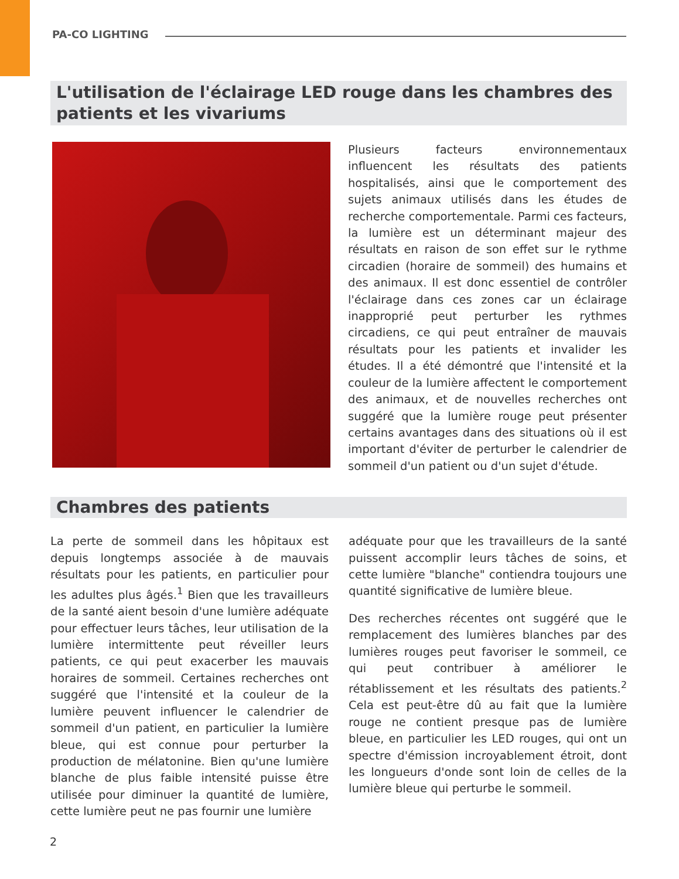PA-CO LIGHTING
L'utilisation de l'éclairage LED rouge dans les chambres des patients et les vivariums
Plusieurs facteurs environnementaux influencent les résultats des patients hospitalisés, ainsi que le comportement des sujets animaux utilisés dans les études de recherche comportementale. Parmi ces facteurs, la lumière est un déterminant majeur des résultats en raison de son effet sur le rythme circadien (horaire de sommeil) des humains et des animaux. Il est donc essentiel de contrôler l'éclairage dans ces zones car un éclairage inapproprié peut perturber les rythmes circadiens, ce qui peut entraîner de mauvais résultats pour les patients et invalider les études. Il a été démontré que l'intensité et la couleur de la lumière affectent le comportement des animaux, et de nouvelles recherches ont suggéré que la lumière rouge peut présenter certains avantages dans des situations où il est important d'éviter de perturber le calendrier de sommeil d'un patient ou d'un sujet d'étude.
Chambres des patients
La perte de sommeil dans les hôpitaux est depuis longtemps associée à de mauvais résultats pour les patients, en particulier pour les adultes plus âgés.<sup>1</sup> Bien que les travailleurs de la santé aient besoin d'une lumière adéquate pour effectuer leurs tâches, leur utilisation de la lumière intermittente peut réveiller leurs patients, ce qui peut exacerber les mauvais horaires de sommeil. Certaines recherches ont suggéré que l'intensité et la couleur de la lumière peuvent influencer le calendrier de sommeil d'un patient, en particulier la lumière bleue, qui est connue pour perturber la production de mélatonine. Bien qu'une lumière blanche de plus faible intensité puisse être utilisée pour diminuer la quantité de lumière, cette lumière peut ne pas fournir une lumière
adéquate pour que les travailleurs de la santé puissent accomplir leurs tâches de soins, et cette lumière "blanche" contiendra toujours une quantité significative de lumière bleue.
Des recherches récentes ont suggéré que le remplacement des lumières blanches par des lumières rouges peut favoriser le sommeil, ce qui peut contribuer à améliorer le rétablissement et les résultats des patients.<sup>2</sup> Cela est peut-être dû au fait que la lumière rouge ne contient presque pas de lumière bleue, en particulier les LED rouges, qui ont un spectre d'émission incroyablement étroit, dont les longueurs d'onde sont loin de celles de la lumière bleue qui perturbe le sommeil.
2